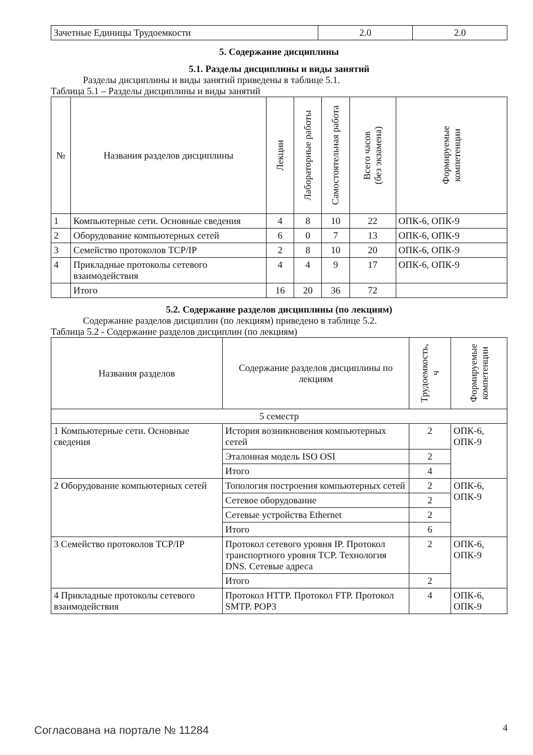| Зачетные Единицы Трудоемкости | 2.0 | 2.0 |
5. Содержание дисциплины
5.1. Разделы дисциплины и виды занятий
Разделы дисциплины и виды занятий приведены в таблице 5.1.
Таблица 5.1 – Разделы дисциплины и виды занятий
| № | Названия разделов дисциплины | Лекции | Лабораторные работы | Самостоятельная работа | Всего часов (без экзамена) | Формируемые компетенции |
| --- | --- | --- | --- | --- | --- | --- |
| 1 | Компьютерные сети. Основные сведения | 4 | 8 | 10 | 22 | ОПК-6, ОПК-9 |
| 2 | Оборудование компьютерных сетей | 6 | 0 | 7 | 13 | ОПК-6, ОПК-9 |
| 3 | Семейство протоколов TCP/IP | 2 | 8 | 10 | 20 | ОПК-6, ОПК-9 |
| 4 | Прикладные протоколы сетевого взаимодействия | 4 | 4 | 9 | 17 | ОПК-6, ОПК-9 |
| | Итого | 16 | 20 | 36 | 72 | |
5.2. Содержание разделов дисциплины (по лекциям)
Содержание разделов дисциплин (по лекциям) приведено в таблице 5.2.
Таблица 5.2 - Содержание разделов дисциплин (по лекциям)
| Названия разделов | Содержание разделов дисциплины по лекциям | Трудоемкость, ч | Формируемые компетенции |
| --- | --- | --- | --- |
| 5 семестр | | | |
| 1 Компьютерные сети. Основные сведения | История возникновения компьютерных сетей | 2 | ОПК-6, ОПК-9 |
| | Эталонная модель ISO OSI | 2 | |
| | Итого | 4 | |
| 2 Оборудование компьютерных сетей | Топология построения компьютерных сетей | 2 | ОПК-6, ОПК-9 |
| | Сетевое оборудование | 2 | |
| | Сетевые устройства Ethernet | 2 | |
| | Итого | 6 | |
| 3 Семейство протоколов TCP/IP | Протокол сетевого уровня IP. Протокол транспортного уровня TCP. Технология DNS. Сетевые адреса | 2 | ОПК-6, ОПК-9 |
| | Итого | 2 | |
| 4 Прикладные протоколы сетевого взаимодействия | Протокол HTTP. Протокол FTP. Протокол SMTP. POP3 | 4 | ОПК-6, ОПК-9 |
Согласована на портале № 11284 4